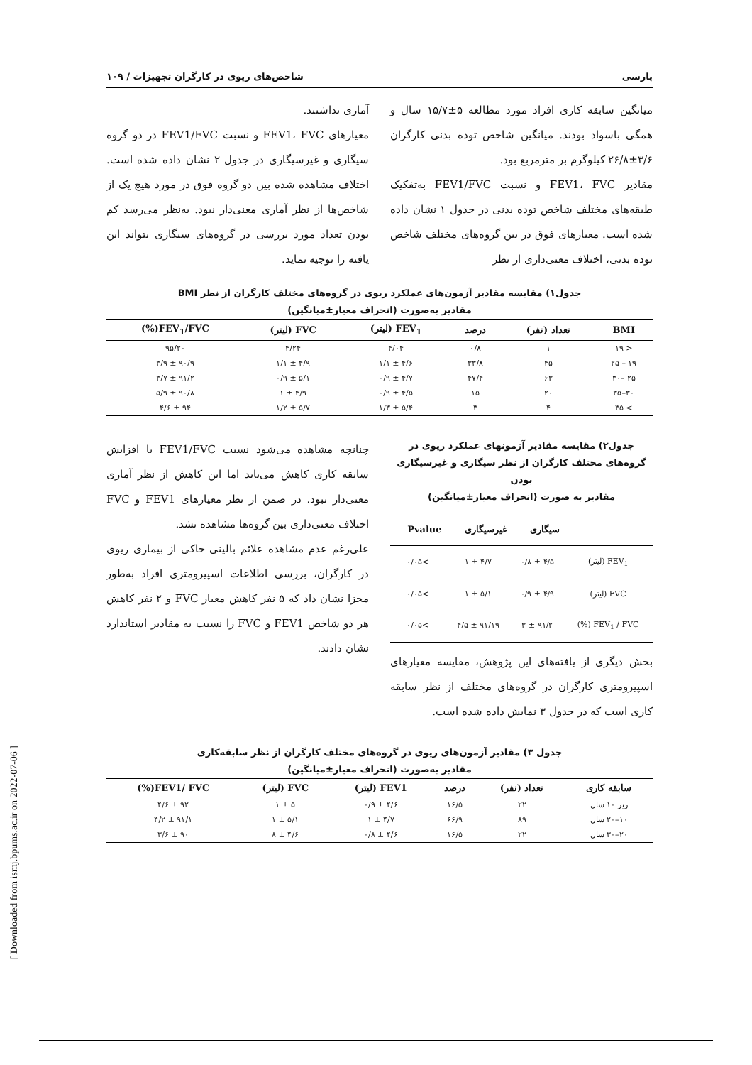پارسی شاخص‌های ریوی در کارگران تجهیزات / ۱۰۹
میانگین سابقه کاری افراد مورد مطالعه ۵±۱۵/۷ سال و همگی باسواد بودند. میانگین شاخص توده بدنی کارگران ۳/۶±۲۶/۸ کیلوگرم بر مترمربع بود.
مقادیر FEV1، FVC و نسبت FEV1/FVC به‌تفکیک طبقه‌های مختلف شاخص توده بدنی در جدول ۱ نشان داده شده است. معیارهای فوق در بین گروه‌های مختلف شاخص توده بدنی، اختلاف معنی‌داری از نظر
آماری نداشتند.
معیارهای FEV1، FVC و نسبت FEV1/FVC در دو گروه سیگاری و غیرسیگاری در جدول ۲ نشان داده شده است. اختلاف مشاهده شده بین دو گروه فوق در مورد هیچ یک از شاخص‌ها از نظر آماری معنی‌دار نبود. به‌نظر می‌رسد کم بودن تعداد مورد بررسی در گروه‌های سیگاری بتواند این یافته را توجیه نماید.
جدول۱) مقایسه مقادیر آزمون‌های عملکرد ریوی در گروه‌های مختلف کارگران از نظر BMI
مقادیر به‌صورت (انحراف معیار±میانگین)
| BMI | تعداد (نفر) | درصد | FEV<sub>1</sub> (لیتر) | FVC (لیتر) | FEV<sub>1</sub>/FVC(%) |
| --- | --- | --- | --- | --- | --- |
| < ۱۹ | ۱ | ۰/۸ | ۴/۰۴ | ۴/۲۴ | ۹۵/۲۰ |
| ۱۹ – ۲۵ | ۴۵ | ۳۳/۸ | ۴/۶ ± ۱/۱ | ۴/۹ ± ۱/۱ | ۹۰/۹ ± ۳/۹ |
| ۲۵ –۳۰ | ۶۳ | ۴۷/۴ | ۴/۷ ± ۰/۹ | ۵/۱ ± ۰/۹ | ۹۱/۲ ± ۳/۷ |
| ۳۰–۳۵ | ۲۰ | ۱۵ | ۴/۵ ± ۰/۹ | ۴/۹ ± ۱ | ۹۰/۸ ± ۵/۹ |
| > ۳۵ | ۴ | ۳ | ۵/۴ ± ۱/۳ | ۵/۷ ± ۱/۲ | ۹۴ ± ۴/۶ |
جدول۲) مقایسه مقادیر آزمونهای عملکرد ریوی در گروه‌های مختلف کارگران از نظر سیگاری و غیرسیگاری بودن
مقادیر به صورت (انحراف معیار±میانگین)
| | سیگاری | غیرسیگاری | Pvalue |
| --- | --- | --- | --- |
| FEV<sub>1</sub> (لیتر) | ۴/۵ ± ۰/۸ | ۴/۷ ± ۱ | >۰/۰۵ |
| FVC (لیتر) | ۴/۹ ± ۰/۹ | ۵/۱ ± ۱ | >۰/۰۵ |
| FEV<sub>1</sub> / FVC (%) | ۹۱/۲ ± ۳ | ۹۱/۱۹ ± ۴/۵ | >۰/۰۵ |
بخش دیگری از یافته‌های این پژوهش، مقایسه معیارهای اسپیرومتری کارگران در گروه‌های مختلف از نظر سابقه کاری است که در جدول ۳ نمایش داده شده است.
چنانچه مشاهده می‌شود نسبت FEV1/FVC با افزایش سابقه کاری کاهش می‌یابد اما این کاهش از نظر آماری معنی‌دار نبود. در ضمن از نظر معیارهای FEV1 و FVC اختلاف معنی‌داری بین گروه‌ها مشاهده نشد.
علی‌رغم عدم مشاهده علائم بالینی حاکی از بیماری ریوی در کارگران، بررسی اطلاعات اسپیرومتری افراد به‌طور مجزا نشان داد که ۵ نفر کاهش معیار FVC و ۲ نفر کاهش هر دو شاخص FEV1 و FVC را نسبت به مقادیر استاندارد نشان دادند.
جدول ۳) مقادیر آزمون‌های ریوی در گروه‌های مختلف کارگران از نظر سابقه‌کاری
مقادیر به‌صورت (انحراف معیار±میانگین)
| سابقه کاری | تعداد (نفر) | درصد | FEV1 (لیتر) | FVC (لیتر) | FEV1/ FVC(%) |
| --- | --- | --- | --- | --- | --- |
| زیر ۱۰ سال | ۲۲ | ۱۶/۵ | ۴/۶ ± ۰/۹ | ۵ ± ۱ | ۹۲ ± ۴/۶ |
| ۱۰–۲۰ سال | ۸۹ | ۶۶/۹ | ۴/۷ ± ۱ | ۵/۱ ± ۱ | ۹۱/۱ ± ۴/۲ |
| ۲۰–۳۰ سال | ۲۲ | ۱۶/۵ | ۴/۶ ± ۰/۸ | ۴/۶ ± ۸ | ۹۰ ± ۳/۶ |
[ Downloaded from ismj.bpums.ac.ir on 2022-07-06 ]